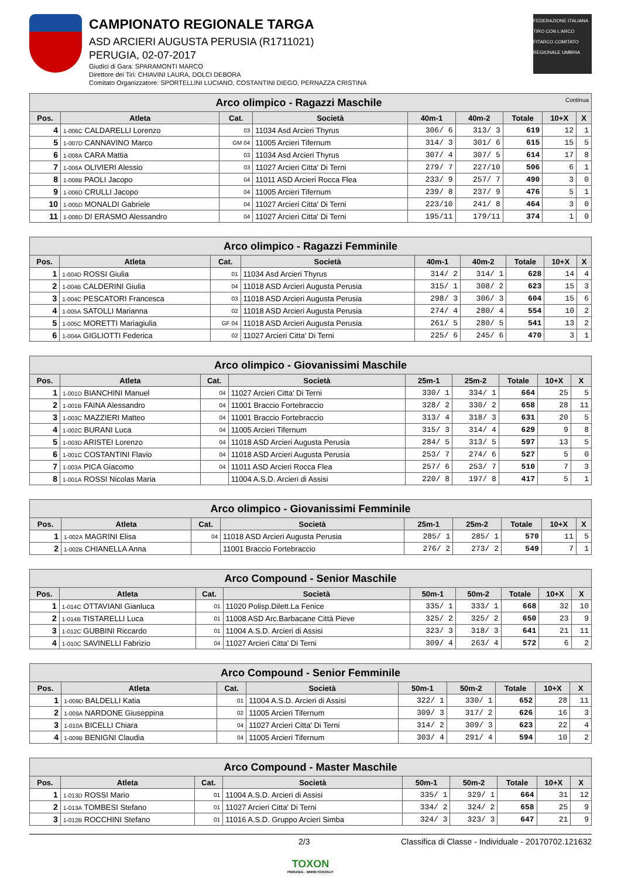CAMPIONATO REGIONALE TARGA
ASD ARCIERI AUGUSTA PERUSIA (R1711021)
PERUGIA, 02-07-2017
Giudici di Gara: SPARAMONTI MARCO
Direttore dei Tiri: CHIAVINI LAURA, DOLCI DEBORA
Comitato Organizzatore: SPORTELLINI LUCIANO, COSTANTINI DIEGO, PERNAZZA CRISTINA
FEDERAZIONE ITALIANA TIRO CON L'ARCO FITARCO COMITATO REGIONALE UMBRIA
| Arco olimpico - Ragazzi Maschile Continua | | | | | | | | |
| --- | --- | --- | --- | --- | --- | --- | --- | --- |
| Pos. | Atleta | Cat. | Società | 40m-1 | 40m-2 | Totale | 10+X | X |
| 4 | 1-006C CALDARELLI Lorenzo | 03 | 11034 Asd Arcieri Thyrus | 306/ 6 | 313/ 3 | 619 | 12 | 1 |
| 5 | 1-007D CANNAVINO Marco | GM 04 | 11005 Arcieri Tifernum | 314/ 3 | 301/ 6 | 615 | 15 | 5 |
| 6 | 1-008A CARA Mattia | 03 | 11034 Asd Arcieri Thyrus | 307/ 4 | 307/ 5 | 614 | 17 | 8 |
| 7 | 1-006A OLIVIERI Alessio | 03 | 11027 Arcieri Citta' Di Terni | 279/ 7 | 227/10 | 506 | 6 | 1 |
| 8 | 1-008B PAOLI Jacopo | 04 | 11011 ASD Arcieri Rocca Flea | 233/ 9 | 257/ 7 | 490 | 3 | 0 |
| 9 | 1-006D CRULLI Jacopo | 04 | 11005 Arcieri Tifernum | 239/ 8 | 237/ 9 | 476 | 5 | 1 |
| 10 | 1-005D MONALDI Gabriele | 04 | 11027 Arcieri Citta' Di Terni | 223/10 | 241/ 8 | 464 | 3 | 0 |
| 11 | 1-008D DI ERASMO Alessandro | 04 | 11027 Arcieri Citta' Di Terni | 195/11 | 179/11 | 374 | 1 | 0 |
| Arco olimpico - Ragazzi Femminile | | | | | | | | |
| --- | --- | --- | --- | --- | --- | --- | --- | --- |
| Pos. | Atleta | Cat. | Società | 40m-1 | 40m-2 | Totale | 10+X | X |
| 1 | 1-004D ROSSI Giulia | 01 | 11034 Asd Arcieri Thyrus | 314/ 2 | 314/ 1 | 628 | 14 | 4 |
| 2 | 1-004B CALDERINI Giulia | 04 | 11018 ASD Arcieri Augusta Perusia | 315/ 1 | 308/ 2 | 623 | 15 | 3 |
| 3 | 1-004C PESCATORI Francesca | 03 | 11018 ASD Arcieri Augusta Perusia | 298/ 3 | 306/ 3 | 604 | 15 | 6 |
| 4 | 1-005A SATOLLI Marianna | 02 | 11018 ASD Arcieri Augusta Perusia | 274/ 4 | 280/ 4 | 554 | 10 | 2 |
| 5 | 1-005C MORETTI Mariagiulia | GF 04 | 11018 ASD Arcieri Augusta Perusia | 261/ 5 | 280/ 5 | 541 | 13 | 2 |
| 6 | 1-004A GIGLIOTTI Federica | 02 | 11027 Arcieri Citta' Di Terni | 225/ 6 | 245/ 6 | 470 | 3 | 1 |
| Arco olimpico - Giovanissimi Maschile | | | | | | | | |
| --- | --- | --- | --- | --- | --- | --- | --- | --- |
| Pos. | Atleta | Cat. | Società | 25m-1 | 25m-2 | Totale | 10+X | X |
| 1 | 1-001D BIANCHINI Manuel | 04 | 11027 Arcieri Citta' Di Terni | 330/ 1 | 334/ 1 | 664 | 25 | 5 |
| 2 | 1-001B FAINA Alessandro | 04 | 11001 Braccio Fortebraccio | 328/ 2 | 330/ 2 | 658 | 28 | 11 |
| 3 | 1-003C MAZZIERI Matteo | 04 | 11001 Braccio Fortebraccio | 313/ 4 | 318/ 3 | 631 | 20 | 5 |
| 4 | 1-002C BURANI Luca | 04 | 11005 Arcieri Tifernum | 315/ 3 | 314/ 4 | 629 | 9 | 8 |
| 5 | 1-003D ARISTEI Lorenzo | 04 | 11018 ASD Arcieri Augusta Perusia | 284/ 5 | 313/ 5 | 597 | 13 | 5 |
| 6 | 1-001C COSTANTINI Flavio | 04 | 11018 ASD Arcieri Augusta Perusia | 253/ 7 | 274/ 6 | 527 | 5 | 0 |
| 7 | 1-003A PICA Giacomo | 04 | 11011 ASD Arcieri Rocca Flea | 257/ 6 | 253/ 7 | 510 | 7 | 3 |
| 8 | 1-001A ROSSI Nicolas Maria | | 11004 A.S.D. Arcieri di Assisi | 220/ 8 | 197/ 8 | 417 | 5 | 1 |
| Arco olimpico - Giovanissimi Femminile | | | | | | | | |
| --- | --- | --- | --- | --- | --- | --- | --- | --- |
| Pos. | Atleta | Cat. | Società | 25m-1 | 25m-2 | Totale | 10+X | X |
| 1 | 1-002A MAGRINI Elisa | 04 | 11018 ASD Arcieri Augusta Perusia | 285/ 1 | 285/ 1 | 570 | 11 | 5 |
| 2 | 1-002B CHIANELLA Anna | | 11001 Braccio Fortebraccio | 276/ 2 | 273/ 2 | 549 | 7 | 1 |
| Arco Compound - Senior Maschile | | | | | | | | |
| --- | --- | --- | --- | --- | --- | --- | --- | --- |
| Pos. | Atleta | Cat. | Società | 50m-1 | 50m-2 | Totale | 10+X | X |
| 1 | 1-014C OTTAVIANI Gianluca | 01 | 11020 Polisp.Dilett.La Fenice | 335/ 1 | 333/ 1 | 668 | 32 | 10 |
| 2 | 1-014B TISTARELLI Luca | 01 | 11008 ASD Arc.Barbacane Città Pieve | 325/ 2 | 325/ 2 | 650 | 23 | 9 |
| 3 | 1-012C GUBBINI Riccardo | 01 | 11004 A.S.D. Arcieri di Assisi | 323/ 3 | 318/ 3 | 641 | 21 | 11 |
| 4 | 1-010C SAVINELLI Fabrizio | 04 | 11027 Arcieri Citta' Di Terni | 309/ 4 | 263/ 4 | 572 | 6 | 2 |
| Arco Compound - Senior Femminile | | | | | | | | |
| --- | --- | --- | --- | --- | --- | --- | --- | --- |
| Pos. | Atleta | Cat. | Società | 50m-1 | 50m-2 | Totale | 10+X | X |
| 1 | 1-009D BALDELLI Katia | 01 | 11004 A.S.D. Arcieri di Assisi | 322/ 1 | 330/ 1 | 652 | 28 | 11 |
| 2 | 1-009A NARDONE Giuseppina | 02 | 11005 Arcieri Tifernum | 309/ 3 | 317/ 2 | 626 | 16 | 3 |
| 3 | 1-010A BICELLI Chiara | 04 | 11027 Arcieri Citta' Di Terni | 314/ 2 | 309/ 3 | 623 | 22 | 4 |
| 4 | 1-009B BENIGNI Claudia | 04 | 11005 Arcieri Tifernum | 303/ 4 | 291/ 4 | 594 | 10 | 2 |
| Arco Compound - Master Maschile | | | | | | | | |
| --- | --- | --- | --- | --- | --- | --- | --- | --- |
| Pos. | Atleta | Cat. | Società | 50m-1 | 50m-2 | Totale | 10+X | X |
| 1 | 1-013D ROSSI Mario | 01 | 11004 A.S.D. Arcieri di Assisi | 335/ 1 | 329/ 1 | 664 | 31 | 12 |
| 2 | 1-013A TOMBESI Stefano | 01 | 11027 Arcieri Citta' Di Terni | 334/ 2 | 324/ 2 | 658 | 25 | 9 |
| 3 | 1-012B ROCCHINI Stefano | 01 | 11016 A.S.D. Gruppo Arcieri Simba | 324/ 3 | 323/ 3 | 647 | 21 | 9 |
2/3 Classifica di Classe - Individuale - 20170702.121632
TOXON
PERUGIA - WWW.TOXON.IT